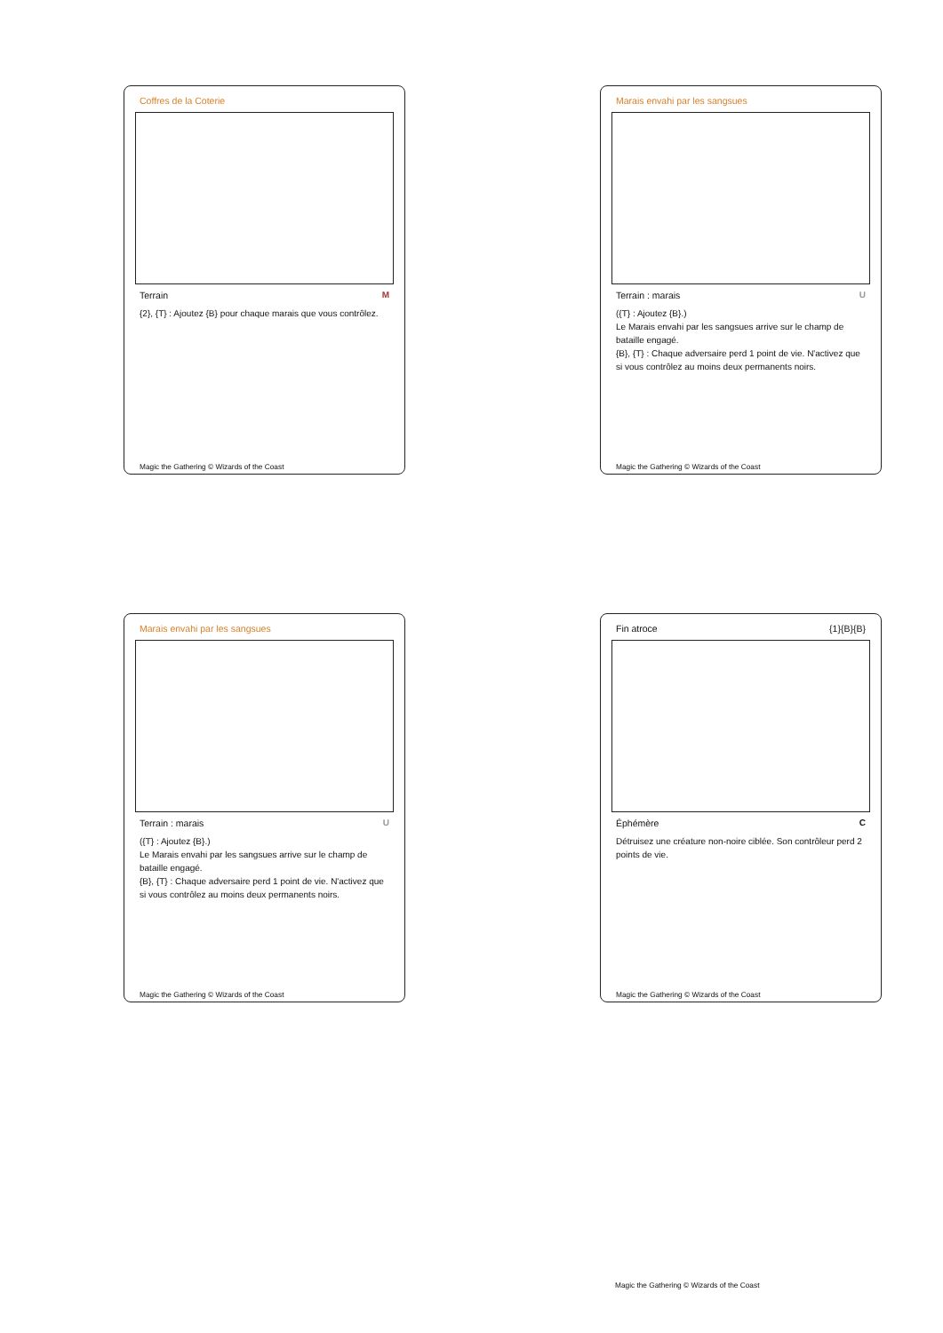Coffres de la Coterie
Terrain M
{2}, {T} : Ajoutez {B} pour chaque marais que vous contrôlez.
Magic the Gathering © Wizards of the Coast
Marais envahi par les sangsues
Terrain : marais U
({T} : Ajoutez {B}.)
Le Marais envahi par les sangsues arrive sur le champ de bataille engagé.
{B}, {T} : Chaque adversaire perd 1 point de vie. N'activez que si vous contrôlez au moins deux permanents noirs.
Magic the Gathering © Wizards of the Coast
Marais envahi par les sangsues
Terrain : marais U
({T} : Ajoutez {B}.)
Le Marais envahi par les sangsues arrive sur le champ de bataille engagé.
{B}, {T} : Chaque adversaire perd 1 point de vie. N'activez que si vous contrôlez au moins deux permanents noirs.
Magic the Gathering © Wizards of the Coast
Fin atroce {1}{B}{B}
Éphémère C
Détruisez une créature non-noire ciblée. Son contrôleur perd 2 points de vie.
Magic the Gathering © Wizards of the Coast
Magic the Gathering © Wizards of the Coast